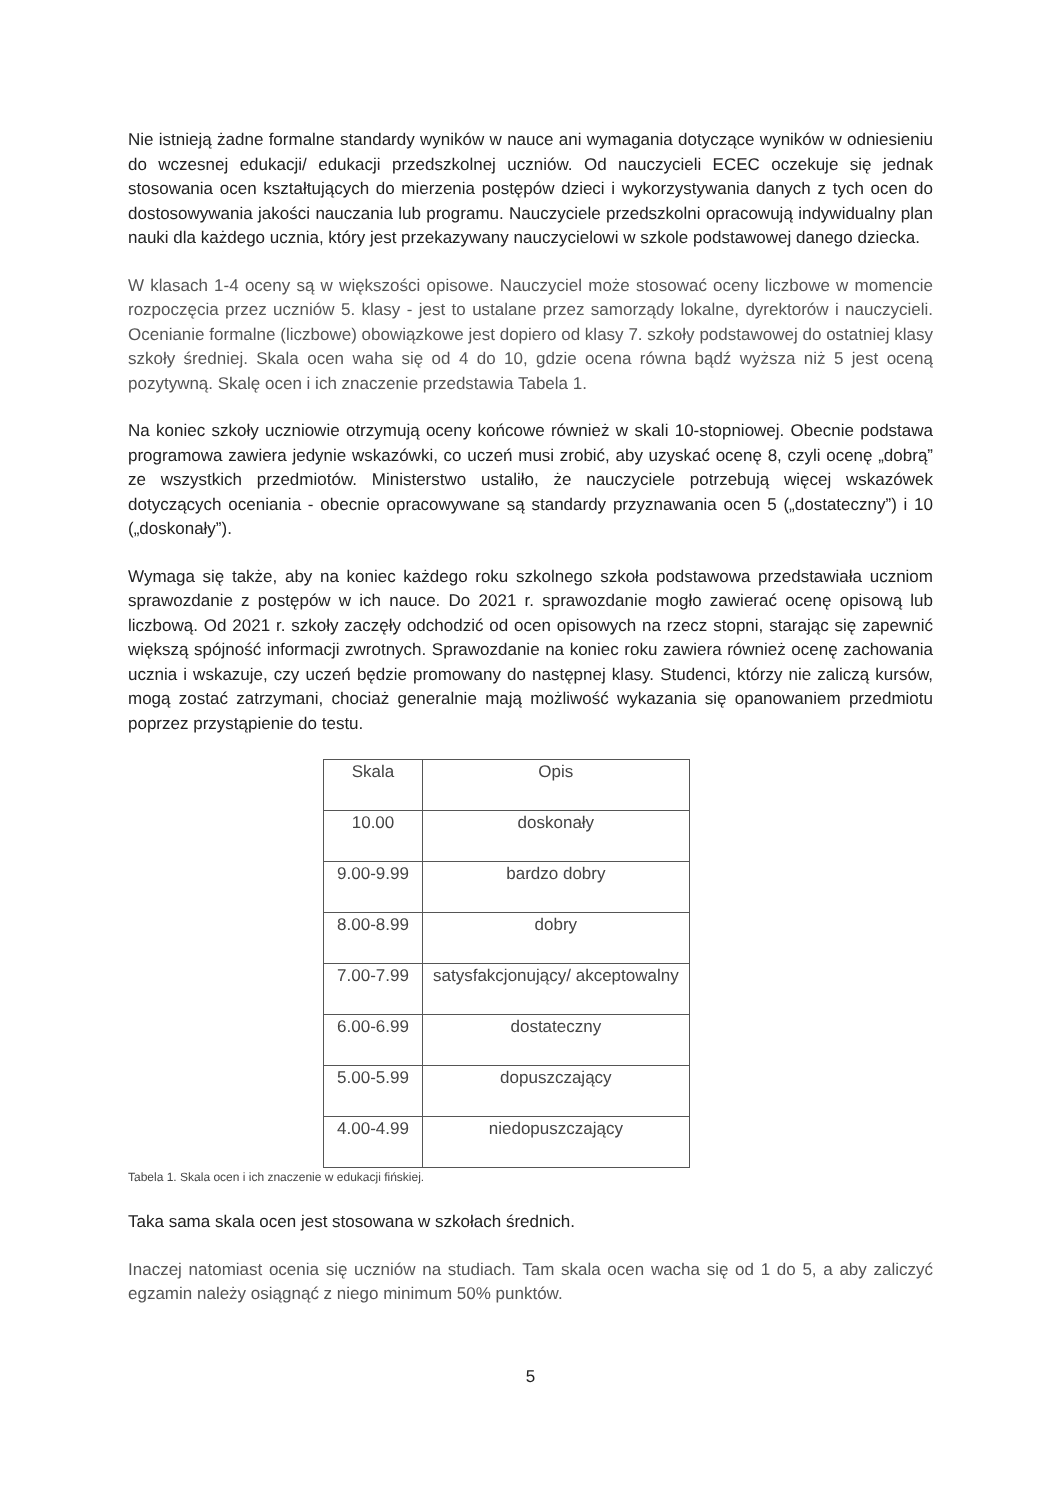Nie istnieją żadne formalne standardy wyników w nauce ani wymagania dotyczące wyników w odniesieniu do wczesnej edukacji/ edukacji przedszkolnej uczniów. Od nauczycieli ECEC oczekuje się jednak stosowania ocen kształtujących do mierzenia postępów dzieci i wykorzystywania danych z tych ocen do dostosowywania jakości nauczania lub programu. Nauczyciele przedszkolni opracowują indywidualny plan nauki dla każdego ucznia, który jest przekazywany nauczycielowi w szkole podstawowej danego dziecka.
W klasach 1-4 oceny są w większości opisowe. Nauczyciel może stosować oceny liczbowe w momencie rozpoczęcia przez uczniów 5. klasy - jest to ustalane przez samorządy lokalne, dyrektorów i nauczycieli. Ocenianie formalne (liczbowe) obowiązkowe jest dopiero od klasy 7. szkoły podstawowej do ostatniej klasy szkoły średniej. Skala ocen waha się od 4 do 10, gdzie ocena równa bądź wyższa niż 5 jest oceną pozytywną. Skalę ocen i ich znaczenie przedstawia Tabela 1.
Na koniec szkoły uczniowie otrzymują oceny końcowe również w skali 10-stopniowej. Obecnie podstawa programowa zawiera jedynie wskazówki, co uczeń musi zrobić, aby uzyskać ocenę 8, czyli ocenę „dobrą” ze wszystkich przedmiotów. Ministerstwo ustaliło, że nauczyciele potrzebują więcej wskazówek dotyczących oceniania - obecnie opracowywane są standardy przyznawania ocen 5 („dostateczny”) i 10 („doskonały”).
Wymaga się także, aby na koniec każdego roku szkolnego szkoła podstawowa przedstawiała uczniom sprawozdanie z postępów w ich nauce. Do 2021 r. sprawozdanie mogło zawierać ocenę opisową lub liczbową. Od 2021 r. szkoły zaczęły odchodzić od ocen opisowych na rzecz stopni, starając się zapewnić większą spójność informacji zwrotnych. Sprawozdanie na koniec roku zawiera również ocenę zachowania ucznia i wskazuje, czy uczeń będzie promowany do następnej klasy. Studenci, którzy nie zaliczą kursów, mogą zostać zatrzymani, chociaż generalnie mają możliwość wykazania się opanowaniem przedmiotu poprzez przystąpienie do testu.
| Skala | Opis |
| --- | --- |
| 10.00 | doskonały |
| 9.00-9.99 | bardzo dobry |
| 8.00-8.99 | dobry |
| 7.00-7.99 | satysfakcjonujący/ akceptowalny |
| 6.00-6.99 | dostateczny |
| 5.00-5.99 | dopuszczający |
| 4.00-4.99 | niedopuszczający |
Tabela 1. Skala ocen i ich znaczenie w edukacji fińskiej.
Taka sama skala ocen jest stosowana w szkołach średnich.
Inaczej natomiast ocenia się uczniów na studiach. Tam skala ocen wacha się od 1 do 5, a aby zaliczyć egzamin należy osiągnąć z niego minimum 50% punktów.
5